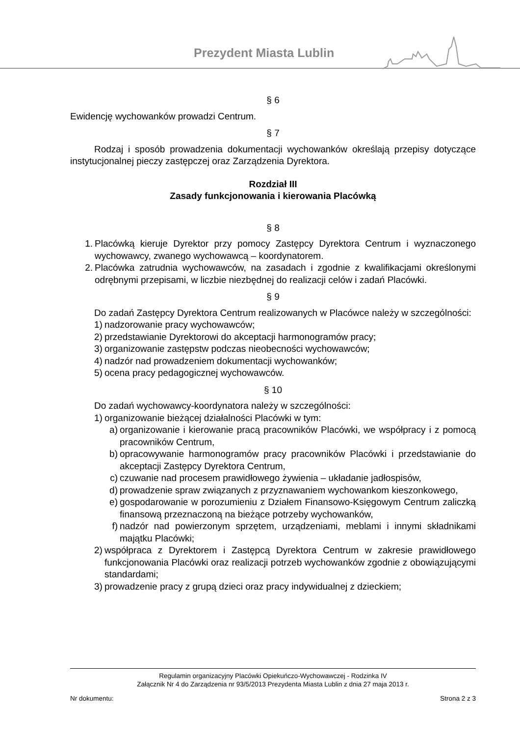Prezydent Miasta Lublin
§ 6
Ewidencję wychowanków prowadzi Centrum.
§ 7
Rodzaj i sposób prowadzenia dokumentacji wychowanków określają przepisy dotyczące instytucjonalnej pieczy zastępczej oraz Zarządzenia Dyrektora.
Rozdział III
Zasady funkcjonowania i kierowania Placówką
§ 8
1. Placówką kieruje Dyrektor przy pomocy Zastępcy Dyrektora Centrum i wyznaczonego wychowawcy, zwanego wychowawcą – koordynatorem.
2. Placówka zatrudnia wychowawców, na zasadach i zgodnie z kwalifikacjami określonymi odrębnymi przepisami, w liczbie niezbędnej do realizacji celów i zadań Placówki.
§ 9
Do zadań Zastępcy Dyrektora Centrum realizowanych w Placówce należy w szczególności:
1) nadzorowanie pracy wychowawców;
2) przedstawianie Dyrektorowi do akceptacji harmonogramów pracy;
3) organizowanie zastępstw podczas nieobecności wychowawców;
4) nadzór nad prowadzeniem dokumentacji wychowanków;
5) ocena pracy pedagogicznej wychowawców.
§ 10
Do zadań wychowawcy-koordynatora należy w szczególności:
1) organizowanie bieżącej działalności Placówki w tym:
a) organizowanie i kierowanie pracą pracowników Placówki, we współpracy i z pomocą pracowników Centrum,
b) opracowywanie harmonogramów pracy pracowników Placówki i przedstawianie do akceptacji Zastępcy Dyrektora Centrum,
c) czuwanie nad procesem prawidłowego żywienia – układanie jadłospisów,
d) prowadzenie spraw związanych z przyznawaniem wychowankom kieszonkowego,
e) gospodarowanie w porozumieniu z Działem Finansowo-Księgowym Centrum zaliczką finansową przeznaczoną na bieżące potrzeby wychowanków,
f) nadzór nad powierzonym sprzętem, urządzeniami, meblami i innymi składnikami majątku Placówki;
2) współpraca z Dyrektorem i Zastępcą Dyrektora Centrum w zakresie prawidłowego funkcjonowania Placówki oraz realizacji potrzeb wychowanków zgodnie z obowiązującymi standardami;
3) prowadzenie pracy z grupą dzieci oraz pracy indywidualnej z dzieckiem;
Regulamin organizacyjny Placówki Opiekuńczo-Wychowawczej - Rodzinka IV
Załącznik Nr 4 do Zarządzenia nr 93/5/2013 Prezydenta Miasta Lublin z dnia 27 maja 2013 r.
Nr dokumentu: Strona 2 z 3